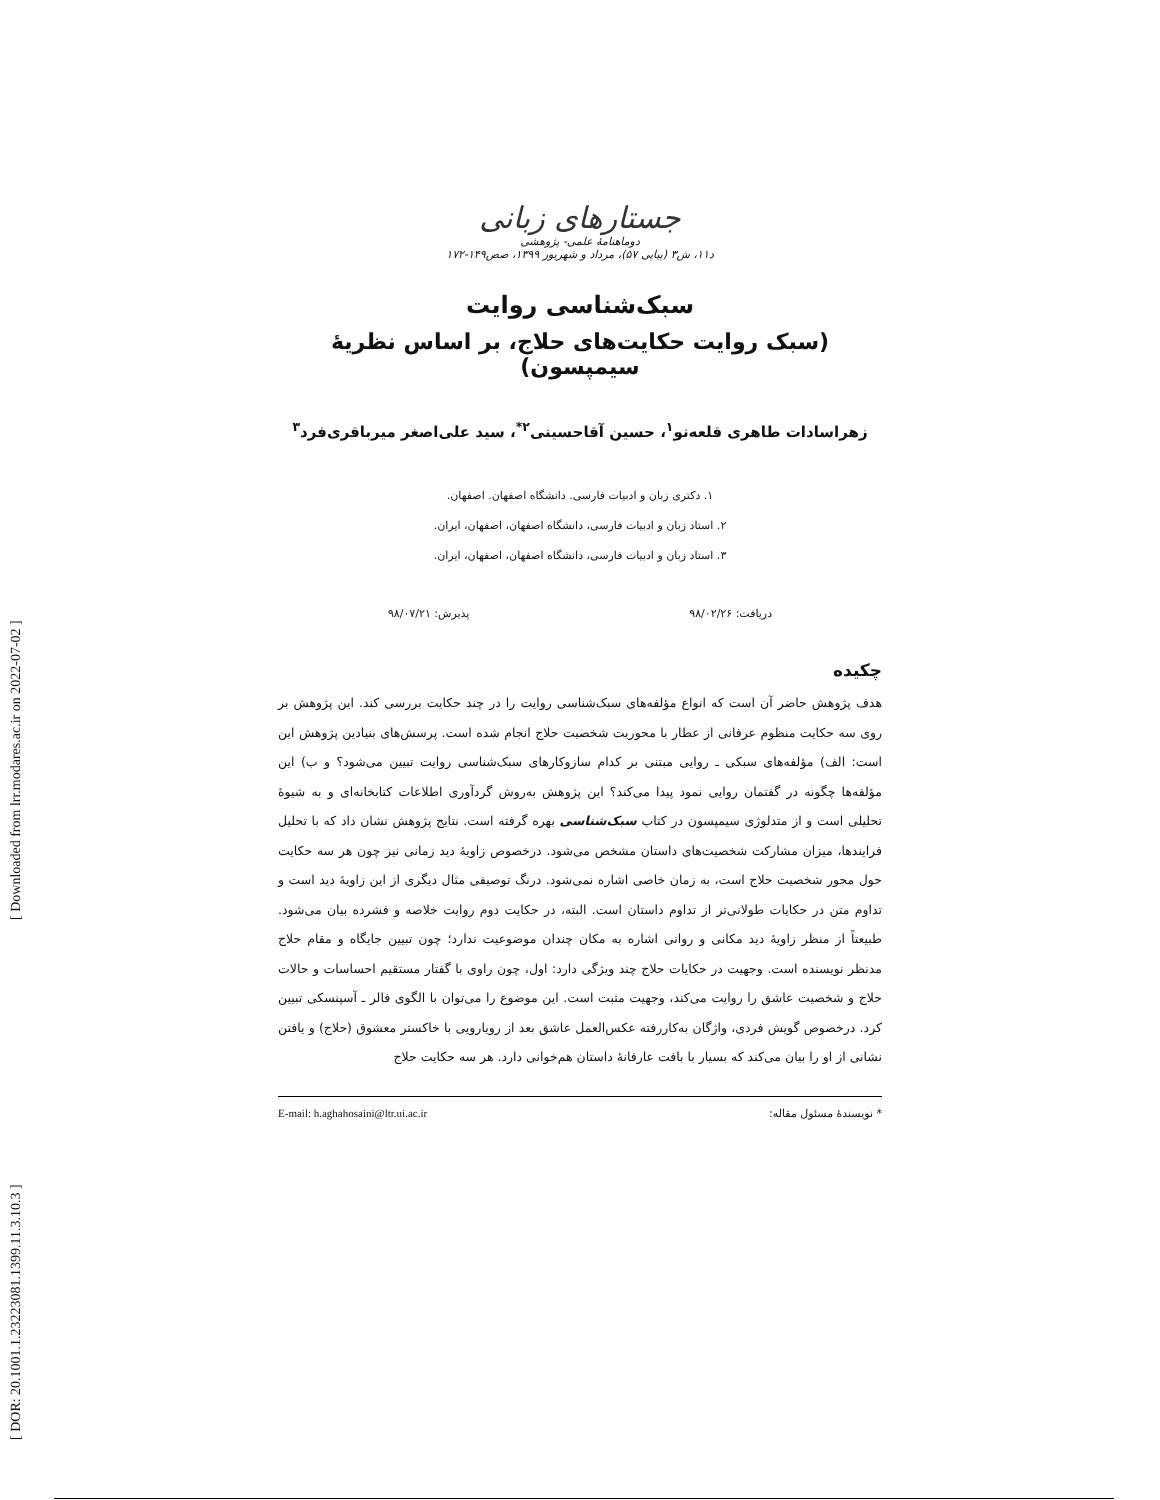[ DOR: 20.1001.1.23223081.1399.11.3.10.3 ] [ Downloaded from lrr.modares.ac.ir on 2022-07-02 ]
جستارهای زبانی
دوماهنامهٔ علمی- پژوهشی
د۱۱، ش۳ (پیاپی ۵۷)، مرداد و شهریور ۱۳۹۹، صص۱۴۹-۱۷۲
سبک‌شناسی روایت
(سبک روایت حکایت‌های حلاج، بر اساس نظریهٔ سیمپسون)
زهراسادات طاهری قلعه‌نو<sup>۱</sup>، حسین آقاحسینی<sup>۲*</sup>، سید علی‌اصغر میرباقری‌فرد<sup>۳</sup>
۱. دکتری زبان و ادبیات فارسی. دانشگاه اصفهان. اصفهان.
۲. استاد زبان و ادبیات فارسی، دانشگاه اصفهان، اصفهان، ایران.
۳. استاد زبان و ادبیات فارسی، دانشگاه اصفهان، اصفهان، ایران.
دریافت: ۹۸/۰۲/۲۶ پذیرش: ۹۸/۰۷/۲۱
چکیده
هدف پژوهش حاضر آن است که انواع مؤلفه‌های سبک‌شناسی روایت را در چند حکایت بررسی کند. این پژوهش بر روی سه حکایت منظوم عرفانی از عطار با محوریت شخصیت حلاج انجام شده است. پرسش‌های بنیادین پژوهش این است: الف) مؤلفه‌های سبکی ـ روایی مبتنی بر کدام سازوکارهای سبک‌شناسی روایت تبیین می‌شود؟ و ب) این مؤلفه‌ها چگونه در گفتمان روایی نمود پیدا می‌کند؟ این پژوهش به‌روش گردآوری اطلاعات کتابخانه‌ای و به شیوهٔ تحلیلی است و از متدلوژی سیمپسون در کتاب سبک‌شناسی بهره گرفته است. نتایج پژوهش نشان داد که با تحلیل فرایندها، میزان مشارکت شخصیت‌های داستان مشخص می‌شود. درخصوص زاویهٔ دید زمانی نیز چون هر سه حکایت حول محور شخصیت حلاج است، به زمان خاصی اشاره نمی‌شود. درنگ توصیفی مثال دیگری از این زاویهٔ دید است و تداوم متن در حکایات طولانی‌تر از تداوم داستان است. البته، در حکایت دوم روایت خلاصه و فشرده بیان می‌شود. طبیعتاً از منظر زاویهٔ دید مکانی و روانی اشاره به مکان چندان موضوعیت ندارد؛ چون تبیین جایگاه و مقام حلاج مدنظر نویسنده است. وجهیت در حکایات حلاج چند ویژگی دارد: اول، چون راوی با گفتار مستقیم احساسات و حالات حلاج و شخصیت عاشق را روایت می‌کند، وجهیت مثبت است. این موضوع را می‌توان با الگوی فالر ـ آسپنسکی تبیین کرد. درخصوص گویش فردی، واژگان به‌کاررفته عکس‌العمل عاشق بعد از رویارویی با خاکستر معشوق (حلاج) و یافتن نشانی از او را بیان می‌کند که بسیار با بافت عارفانهٔ داستان هم‌خوانی دارد. هر سه حکایت حلاج
* نویسندهٔ مسئول مقاله: E-mail: h.aghahosaini@ltr.ui.ac.ir